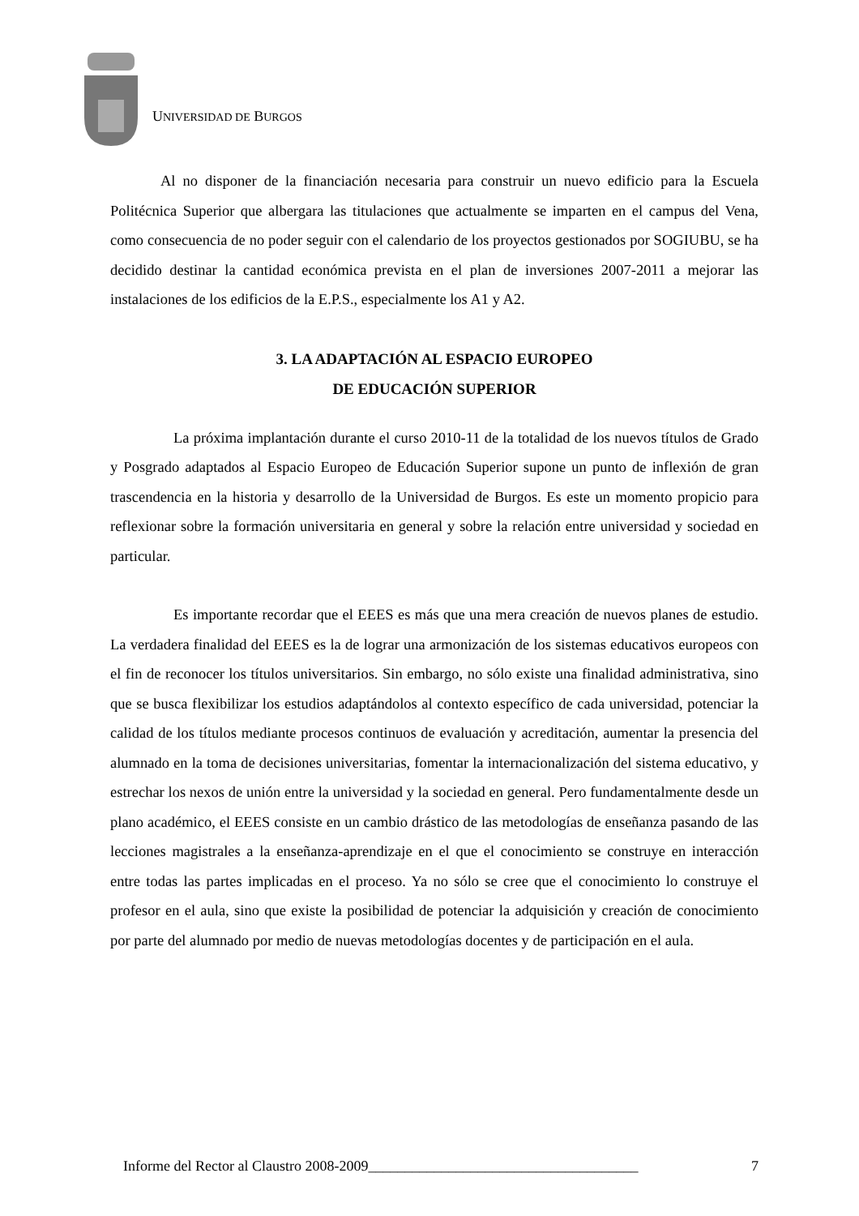UNIVERSIDAD DE BURGOS
Al no disponer de la financiación necesaria para construir un nuevo edificio para la Escuela Politécnica Superior que albergara las titulaciones que actualmente se imparten en el campus del Vena, como consecuencia de no poder seguir con el calendario de los proyectos gestionados por SOGIUBU, se ha decidido destinar la cantidad económica prevista en el plan de inversiones 2007-2011 a mejorar las instalaciones de los edificios de la E.P.S., especialmente los A1 y A2.
3. LA ADAPTACIÓN AL ESPACIO EUROPEO
DE EDUCACIÓN SUPERIOR
La próxima implantación durante el curso 2010-11 de la totalidad de los nuevos títulos de Grado y Posgrado adaptados al Espacio Europeo de Educación Superior supone un punto de inflexión de gran trascendencia en la historia y desarrollo de la Universidad de Burgos. Es este un momento propicio para reflexionar sobre la formación universitaria en general y sobre la relación entre universidad y sociedad en particular.
Es importante recordar que el EEES es más que una mera creación de nuevos planes de estudio. La verdadera finalidad del EEES es la de lograr una armonización de los sistemas educativos europeos con el fin de reconocer los títulos universitarios. Sin embargo, no sólo existe una finalidad administrativa, sino que se busca flexibilizar los estudios adaptándolos al contexto específico de cada universidad, potenciar la calidad de los títulos mediante procesos continuos de evaluación y acreditación, aumentar la presencia del alumnado en la toma de decisiones universitarias, fomentar la internacionalización del sistema educativo, y estrechar los nexos de unión entre la universidad y la sociedad en general. Pero fundamentalmente desde un plano académico, el EEES consiste en un cambio drástico de las metodologías de enseñanza pasando de las lecciones magistrales a la enseñanza-aprendizaje en el que el conocimiento se construye en interacción entre todas las partes implicadas en el proceso. Ya no sólo se cree que el conocimiento lo construye el profesor en el aula, sino que existe la posibilidad de potenciar la adquisición y creación de conocimiento por parte del alumnado por medio de nuevas metodologías docentes y de participación en el aula.
Informe del Rector al Claustro 2008-2009_____________________________________ 7